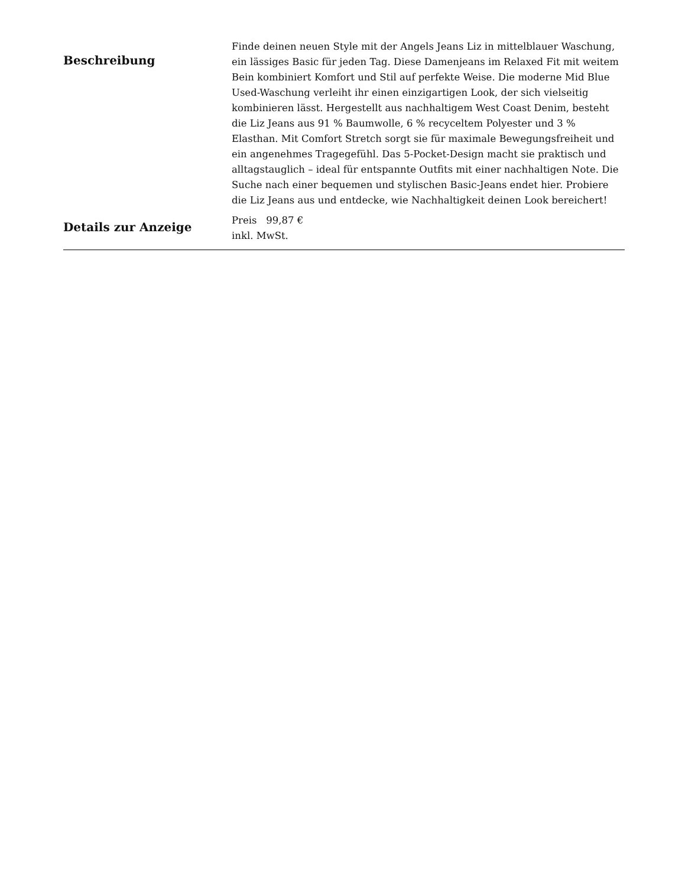Beschreibung
Finde deinen neuen Style mit der Angels Jeans Liz in mittelblauer Waschung, ein lässiges Basic für jeden Tag. Diese Damenjeans im Relaxed Fit mit weitem Bein kombiniert Komfort und Stil auf perfekte Weise. Die moderne Mid Blue Used-Waschung verleiht ihr einen einzigartigen Look, der sich vielseitig kombinieren lässt. Hergestellt aus nachhaltigem West Coast Denim, besteht die Liz Jeans aus 91 % Baumwolle, 6 % recyceltem Polyester und 3 % Elasthan. Mit Comfort Stretch sorgt sie für maximale Bewegungsfreiheit und ein angenehmes Tragegefühl. Das 5-Pocket-Design macht sie praktisch und alltagstauglich – ideal für entspannte Outfits mit einer nachhaltigen Note. Die Suche nach einer bequemen und stylischen Basic-Jeans endet hier. Probiere die Liz Jeans aus und entdecke, wie Nachhaltigkeit deinen Look bereichert!
Details zur Anzeige
Preis 99,87 €
inkl. MwSt.